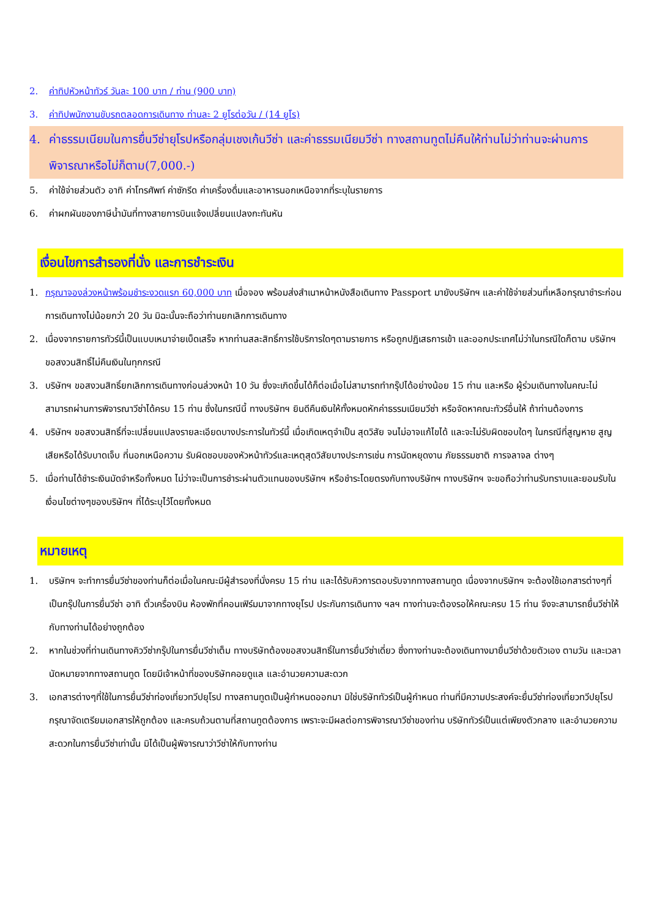2. ค่าทิปหัวหน้าทัวร์ วันละ 100 บาท / ท่าน (900 บาท)
3. ค่าทิปพนักงานขับรถตลอดการเดินทาง ท่านละ 2 ยูโรต่อวัน / (14 ยูโร)
4. ค่าธรรมเนียมในการยื่นวีซ่ายุโรปหรือกลุ่มเชงเก้นวีซ่า และค่าธรรมเนียมวีซ่า ทางสถานทูตไม่คืนให้ท่านไม่ว่าท่านจะผ่านการพิจารณาหรือไม่ก็ตาม(7,000.-)
5. ค่าใช้จ่ายส่วนตัว อาทิ ค่าโทรศัพท์ ค่าซักรีด ค่าเครื่องดื่มและอาหารนอกเหนือจากที่ระบุในรายการ
6. ค่าผกผันของภาษีน้ำมันที่ทางสายการบินแจ้งเปลี่ยนแปลงกะทันหัน
เงื่อนไขการสำรองที่นั่ง และการชำระเงิน
1. กรุณาจองล่วงหน้าพร้อมชำระงวดแรก 60,000 บาท เมื่อจอง พร้อมส่งสำเนาหน้าหนังสือเดินทาง Passport มายังบริษัทฯ และค่าใช้จ่ายส่วนที่เหลือกรุณาชำระก่อนการเดินทางไม่น้อยกว่า 20 วัน มิฉะนั้นจะถือว่าท่านยกเลิกการเดินทาง
2. เนื่องจากรายการทัวร์นี้เป็นแบบเหมาจ่ายเบ็ดเสร็จ หากท่านสละสิทธิ์การใช้บริการใดๆตามรายการ หรือถูกปฏิเสธการเข้า และออกประเทศไม่ว่าในกรณีใดก็ตาม บริษัทฯ ขอสงวนสิทธิ์ไม่คืนเงินในทุกกรณี
3. บริษัทฯ ขอสงวนสิทธิ์ยกเลิกการเดินทางก่อนล่วงหน้า 10 วัน ซึ่งจะเกิดขึ้นได้ก็ต่อเมื่อไม่สามารถทำกรุ๊ปได้อย่างน้อย 15 ท่าน และหรือ ผู้ร่วมเดินทางในคณะไม่สามารถผ่านการพิจารณาวีซ่าได้ครบ 15 ท่าน ซึ่งในกรณีนี้ ทางบริษัทฯ ยินดีคืนเงินให้ทั้งหมดหักค่าธรรมเนียมวีซ่า หรือจัดหาคณะทัวร์อื่นให้ ถ้าท่านต้องการ
4. บริษัทฯ ขอสงวนสิทธิ์ที่จะเปลี่ยนแปลงรายละเอียดบางประการในทัวร์นี้ เมื่อเกิดเหตุจำเป็น สุดวิสัย จนไม่อาจแก้ไขได้ และจะไม่รับผิดชอบใดๆ ในกรณีที่สูญหาย สูญเสียหรือได้รับบาดเจ็บ ที่นอกเหนือความ รับผิดชอบของหัวหน้าทัวร์และเหตุสุดวิสัยบางประการเช่น การนัดหยุดงาน ภัยธรรมชาติ การจลาจล ต่างๆ
5. เมื่อท่านได้ชำระเงินมัดจำหรือทั้งหมด ไม่ว่าจะเป็นการชำระผ่านตัวแทนของบริษัทฯ หรือชำระโดยตรงกับทางบริษัทฯ ทางบริษัทฯ จะขอถือว่าท่านรับทราบและยอมรับในเงื่อนไขต่างๆของบริษัทฯ ที่ได้ระบุไว้โดยทั้งหมด
หมายเหตุ
1. บริษัทฯ จะทำการยื่นวีซ่าของท่านก็ต่อเมื่อในคณะมีผู้สำรองที่นั่งครบ 15 ท่าน และได้รับคิวการตอบรับจากทางสถานทูต เนื่องจากบริษัทฯ จะต้องใช้เอกสารต่างๆที่เป็นกรุ๊ปในการยื่นวีซ่า อาทิ ตั๋วเครื่องบิน ห้องพักที่คอนเฟิร์มมาจากทางยุโรป ประกันการเดินทาง ฯลฯ ทางท่านจะต้องรอให้คณะครบ 15 ท่าน จึงจะสามารถยื่นวีซ่าให้กับทางท่านได้อย่างถูกต้อง
2. หากในช่วงที่ท่านเดินทางคิววีซ่ากรุ๊ปในการยื่นวีซ่าเต็ม ทางบริษัทต้องขอสงวนสิทธิ์ในการยื่นวีซ่าเดี่ยว ซึ่งทางท่านจะต้องเดินทางมายื่นวีซ่าด้วยตัวเอง ตามวัน และเวลานัดหมายจากทางสถานทูต โดยมีเจ้าหน้าที่ของบริษัทคอยดูแล และอำนวยความสะดวก
3. เอกสารต่างๆที่ใช้ในการยื่นวีซ่าท่องเที่ยวทวีปยุโรป ทางสถานทูตเป็นผู้กำหนดออกมา มิใช่บริษัททัวร์เป็นผู้กำหนด ท่านที่มีความประสงค์จะยื่นวีซ่าท่องเที่ยวทวีปยุโรป กรุณาจัดเตรียมเอกสารให้ถูกต้อง และครบถ้วนตามที่สถานทูตต้องการ เพราะจะมีผลต่อการพิจารณาวีซ่าของท่าน บริษัททัวร์เป็นแต่เพียงตัวกลาง และอำนวยความสะดวกในการยื่นวีซ่าเท่านั้น มิได้เป็นผู้พิจารณาว่าวีซ่าให้กับทางท่าน